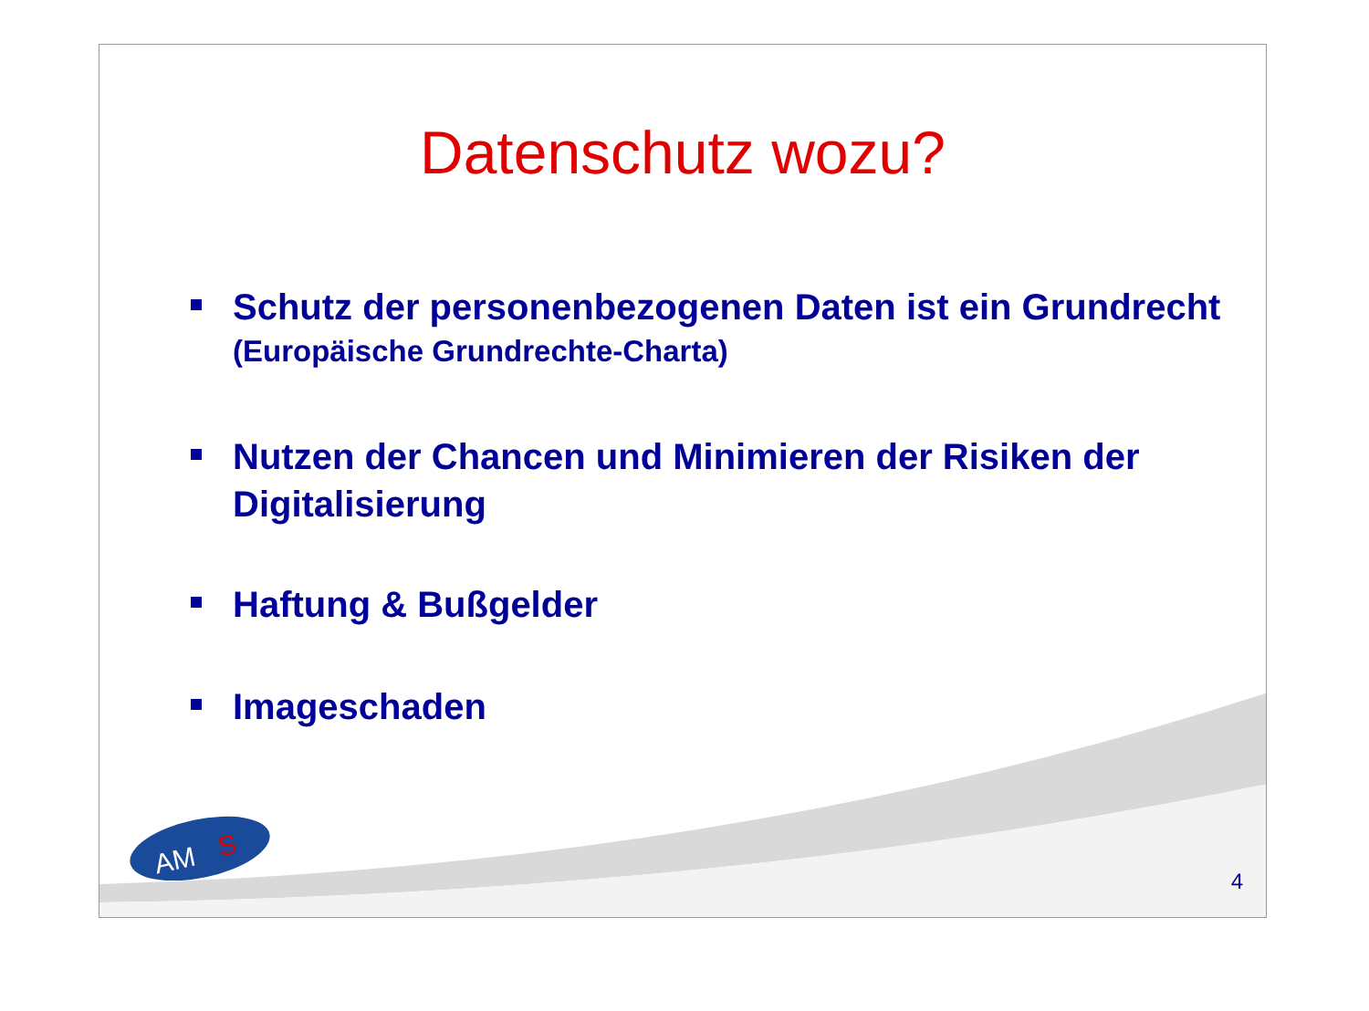Datenschutz wozu?
Schutz der personenbezogenen Daten ist ein Grundrecht
(Europäische Grundrechte-Charta)
Nutzen der Chancen und Minimieren der Risiken der Digitalisierung
Haftung & Bußgelder
Imageschaden
AM
S
4